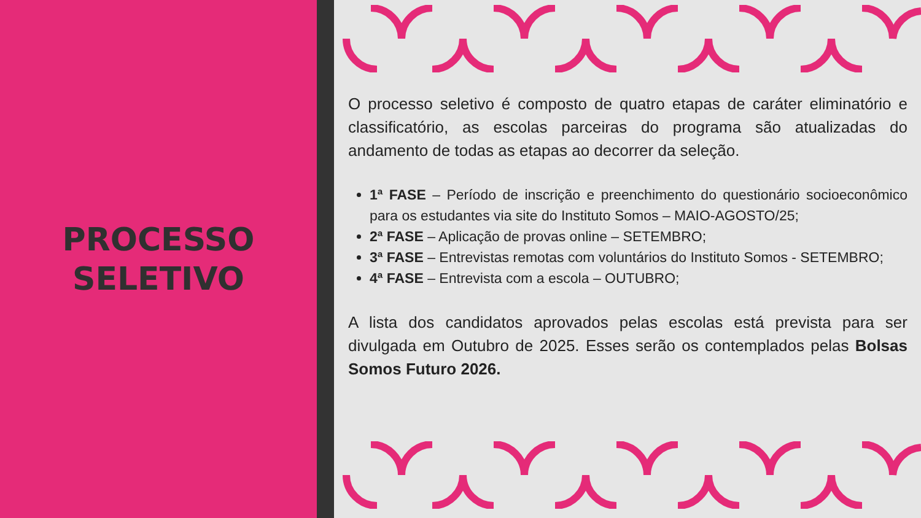PROCESSO
SELETIVO
O processo seletivo é composto de quatro etapas de caráter eliminatório e classificatório, as escolas parceiras do programa são atualizadas do andamento de todas as etapas ao decorrer da seleção.
1ª FASE – Período de inscrição e preenchimento do questionário socioeconômico para os estudantes via site do Instituto Somos – MAIO-AGOSTO/25;
2ª FASE – Aplicação de provas online – SETEMBRO;
3ª FASE – Entrevistas remotas com voluntários do Instituto Somos - SETEMBRO;
4ª FASE – Entrevista com a escola – OUTUBRO;
A lista dos candidatos aprovados pelas escolas está prevista para ser divulgada em Outubro de 2025. Esses serão os contemplados pelas Bolsas Somos Futuro 2026.